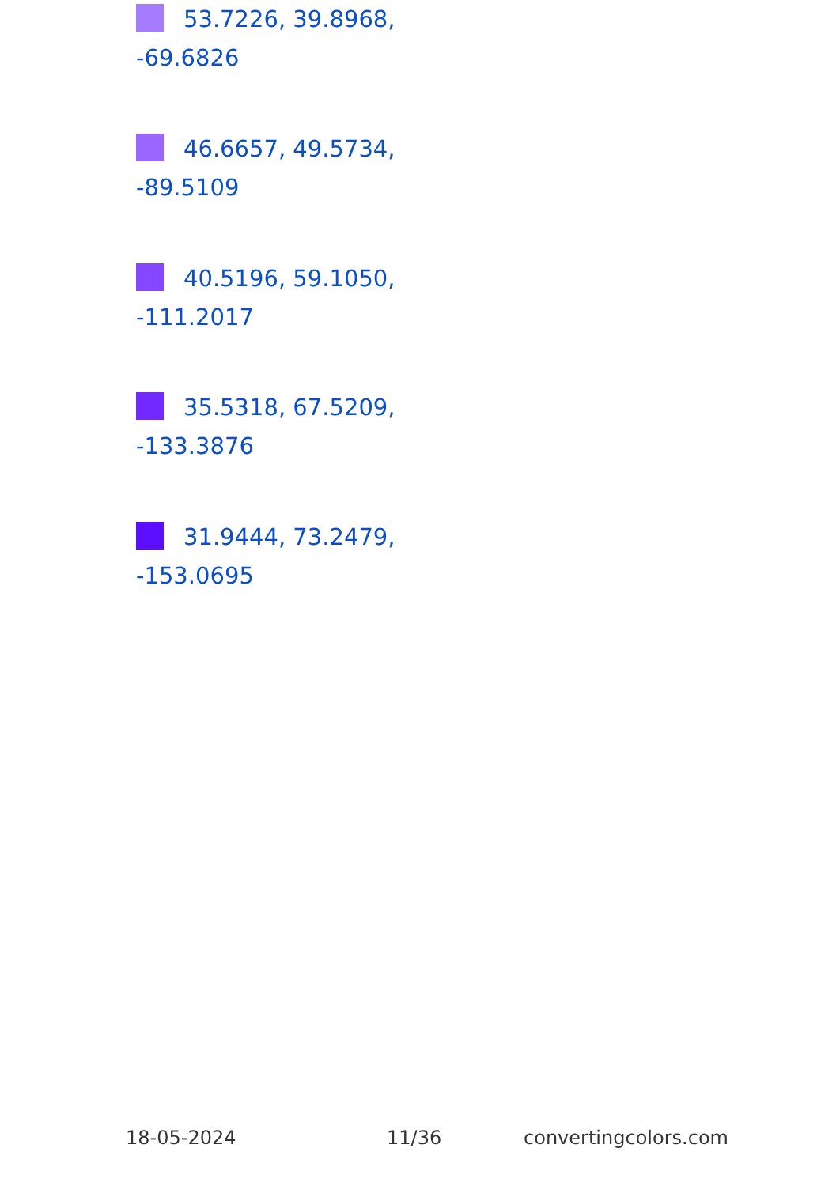53.7226, 39.8968, -69.6826
46.6657, 49.5734, -89.5109
40.5196, 59.1050, -111.2017
35.5318, 67.5209, -133.3876
31.9444, 73.2479, -153.0695
18-05-2024 11/36 convertingcolors.com